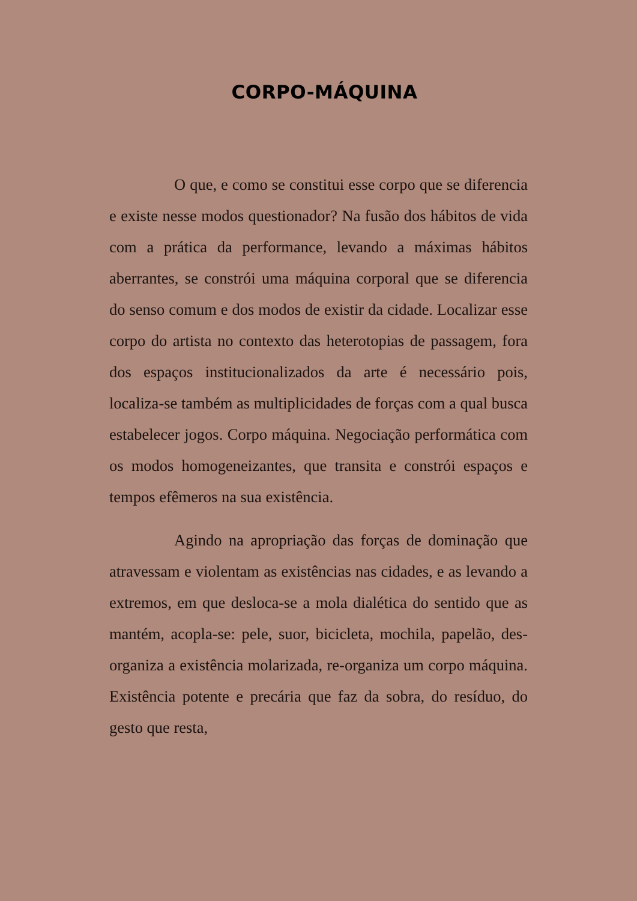CORPO-MÁQUINA
O que, e como se constitui esse corpo que se diferencia e existe nesse modos questionador? Na fusão dos hábitos de vida com a prática da performance, levando a máximas hábitos aberrantes, se constrói uma máquina corporal que se diferencia do senso comum e dos modos de existir da cidade. Localizar esse corpo do artista no contexto das heterotopias de passagem, fora dos espaços institucionalizados da arte é necessário pois, localiza-se também as multiplicidades de forças com a qual busca estabelecer jogos. Corpo máquina. Negociação performática com os modos homogeneizantes, que transita e constrói espaços e tempos efêmeros na sua existência.
Agindo na apropriação das forças de dominação que atravessam e violentam as existências nas cidades, e as levando a extremos, em que desloca-se a mola dialética do sentido que as mantém, acopla-se: pele, suor, bicicleta, mochila, papelão, des-organiza a existência molarizada, re-organiza um corpo máquina. Existência potente e precária que faz da sobra, do resíduo, do gesto que resta,